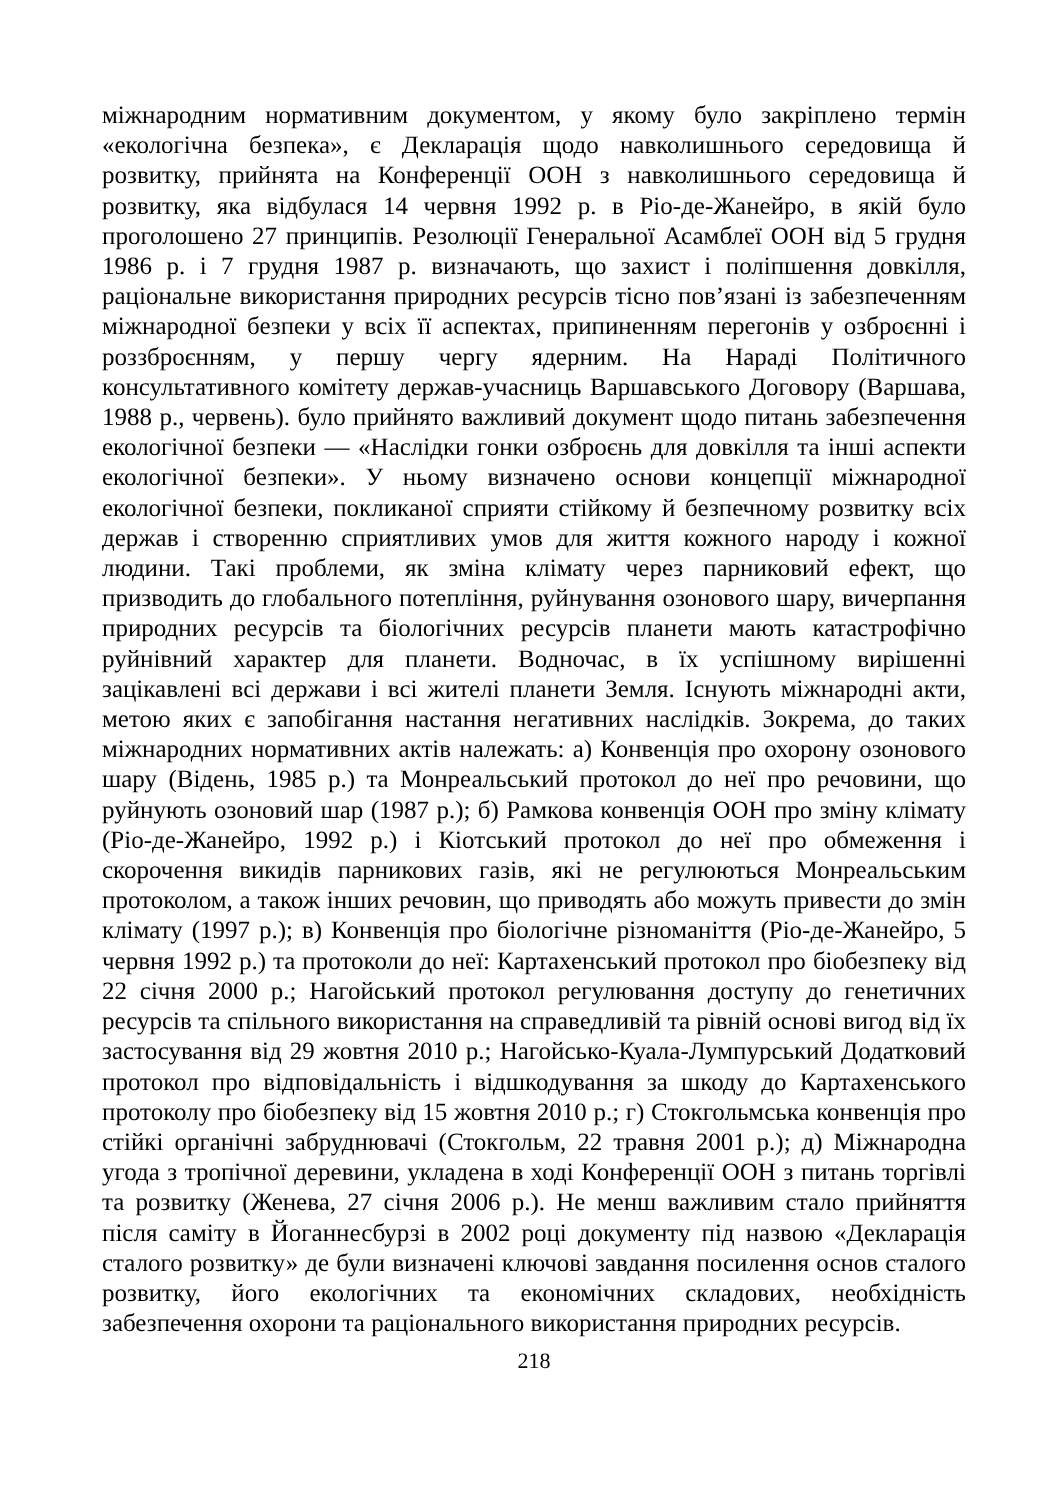міжнародним нормативним документом, у якому було закріплено термін «екологічна безпека», є Декларація щодо навколишнього середовища й розвитку, прийнята на Конференції ООН з навколишнього середовища й розвитку, яка відбулася 14 червня 1992 р. в Ріо-де-Жанейро, в якій було проголошено 27 принципів. Резолюції Генеральної Асамблеї ООН від 5 грудня 1986 р. і 7 грудня 1987 р. визначають, що захист і поліпшення довкілля, раціональне використання природних ресурсів тісно пов’язані із забезпеченням міжнародної безпеки у всіх її аспектах, припиненням перегонів у озброєнні і роззброєнням, у першу чергу ядерним. На Нараді Політичного консультативного комітету держав-учасниць Варшавського Договору (Варшава, 1988 р., червень). було прийнято важливий документ щодо питань забезпечення екологічної безпеки — «Наслідки гонки озброєнь для довкілля та інші аспекти екологічної безпеки». У ньому визначено основи концепції міжнародної екологічної безпеки, покликаної сприяти стійкому й безпечному розвитку всіх держав і створенню сприятливих умов для життя кожного народу і кожної людини. Такі проблеми, як зміна клімату через парниковий ефект, що призводить до глобального потепління, руйнування озонового шару, вичерпання природних ресурсів та біологічних ресурсів планети мають катастрофічно руйнівний характер для планети. Водночас, в їх успішному вирішенні зацікавлені всі держави і всі жителі планети Земля. Існують міжнародні акти, метою яких є запобігання настання негативних наслідків. Зокрема, до таких міжнародних нормативних актів належать: а) Конвенція про охорону озонового шару (Відень, 1985 р.) та Монреальський протокол до неї про речовини, що руйнують озоновий шар (1987 р.); б) Рамкова конвенція ООН про зміну клімату (Ріо-де-Жанейро, 1992 р.) і Кіотський протокол до неї про обмеження і скорочення викидів парникових газів, які не регулюються Монреальським протоколом, а також інших речовин, що приводять або можуть привести до змін клімату (1997 р.); в) Конвенція про біологічне різноманіття (Ріо-де-Жанейро, 5 червня 1992 р.) та протоколи до неї: Картахенський протокол про біобезпеку від 22 січня 2000 р.; Нагойський протокол регулювання доступу до генетичних ресурсів та спільного використання на справедливій та рівній основі вигод від їх застосування від 29 жовтня 2010 р.; Нагойсько-Куала-Лумпурський Додатковий протокол про відповідальність і відшкодування за шкоду до Картахенського протоколу про біобезпеку від 15 жовтня 2010 р.; г) Стокгольмська конвенція про стійкі органічні забруднювачі (Стокгольм, 22 травня 2001 р.); д) Міжнародна угода з тропічної деревини, укладена в ході Конференції ООН з питань торгівлі та розвитку (Женева, 27 січня 2006 р.). Не менш важливим стало прийняття після саміту в Йоганнесбурзі в 2002 році документу під назвою «Декларація сталого розвитку» де були визначені ключові завдання посилення основ сталого розвитку, його екологічних та економічних складових, необхідність забезпечення охорони та раціонального використання природних ресурсів.
218